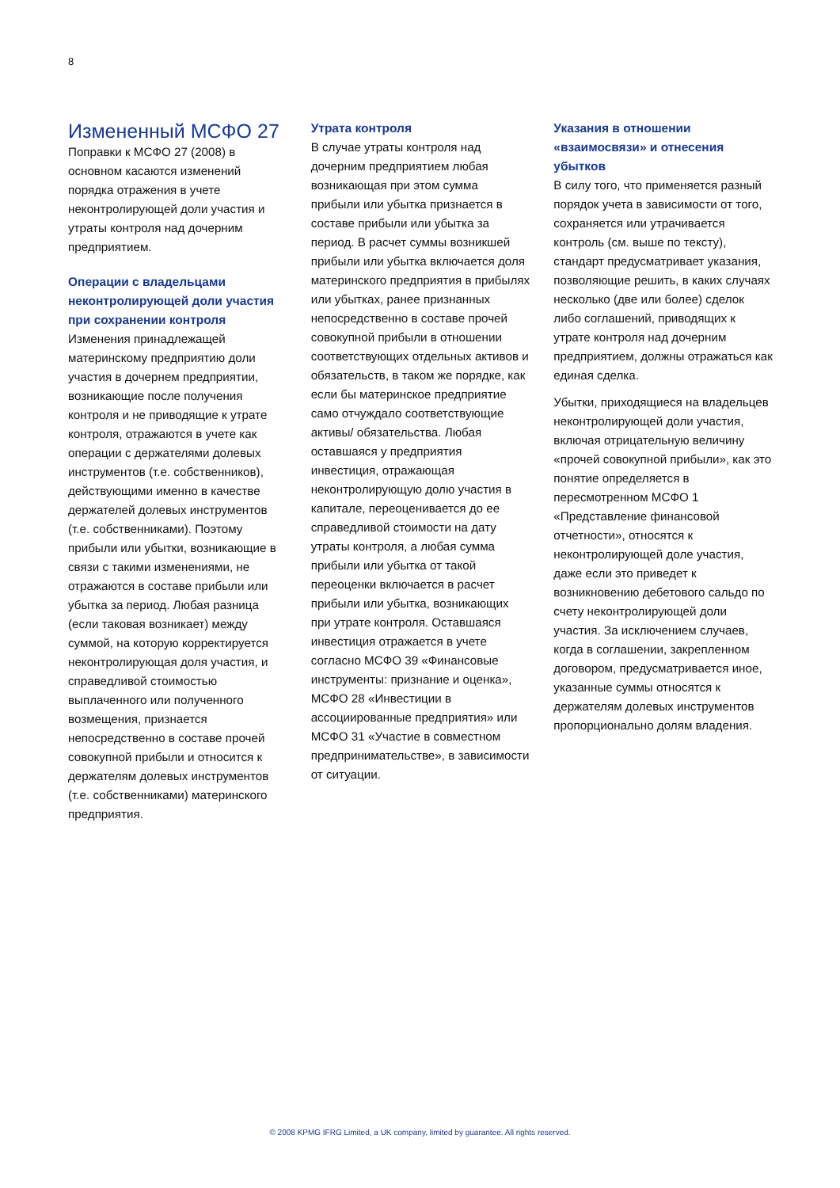8
Измененный МСФО 27
Поправки к МСФО 27 (2008) в основном касаются изменений порядка отражения в учете неконтролирующей доли участия и утраты контроля над дочерним предприятием.
Операции с владельцами неконтролирующей доли участия при сохранении контроля
Изменения принадлежащей материнскому предприятию доли участия в дочернем предприятии, возникающие после получения контроля и не приводящие к утрате контроля, отражаются в учете как операции с держателями долевых инструментов (т.е. собственников), действующими именно в качестве держателей долевых инструментов (т.е. собственниками). Поэтому прибыли или убытки, возникающие в связи с такими изменениями, не отражаются в составе прибыли или убытка за период. Любая разница (если таковая возникает) между суммой, на которую корректируется неконтролирующая доля участия, и справедливой стоимостью выплаченного или полученного возмещения, признается непосредственно в составе прочей совокупной прибыли и относится к держателям долевых инструментов (т.е. собственниками) материнского предприятия.
Утрата контроля
В случае утраты контроля над дочерним предприятием любая возникающая при этом сумма прибыли или убытка признается в составе прибыли или убытка за период. В расчет суммы возникшей прибыли или убытка включается доля материнского предприятия в прибылях или убытках, ранее признанных непосредственно в составе прочей совокупной прибыли в отношении соответствующих отдельных активов и обязательств, в таком же порядке, как если бы материнское предприятие само отчуждало соответствующие активы/ обязательства. Любая оставшаяся у предприятия инвестиция, отражающая неконтролирующую долю участия в капитале, переоценивается до ее справедливой стоимости на дату утраты контроля, а любая сумма прибыли или убытка от такой переоценки включается в расчет прибыли или убытка, возникающих при утрате контроля. Оставшаяся инвестиция отражается в учете согласно МСФО 39 «Финансовые инструменты: признание и оценка», МСФО 28 «Инвестиции в ассоциированные предприятия» или МСФО 31 «Участие в совместном предпринимательстве», в зависимости от ситуации.
Указания в отношении «взаимосвязи» и отнесения убытков
В силу того, что применяется разный порядок учета в зависимости от того, сохраняется или утрачивается контроль (см. выше по тексту), стандарт предусматривает указания, позволяющие решить, в каких случаях несколько (две или более) сделок либо соглашений, приводящих к утрате контроля над дочерним предприятием, должны отражаться как единая сделка.
Убытки, приходящиеся на владельцев неконтролирующей доли участия, включая отрицательную величину «прочей совокупной прибыли», как это понятие определяется в пересмотренном МСФО 1 «Представление финансовой отчетности», относятся к неконтролирующей доле участия, даже если это приведет к возникновению дебетового сальдо по счету неконтролирующей доли участия. За исключением случаев, когда в соглашении, закрепленном договором, предусматривается иное, указанные суммы относятся к держателям долевых инструментов пропорционально долям владения.
© 2008 KPMG IFRG Limited, a UK company, limited by guarantee. All rights reserved.